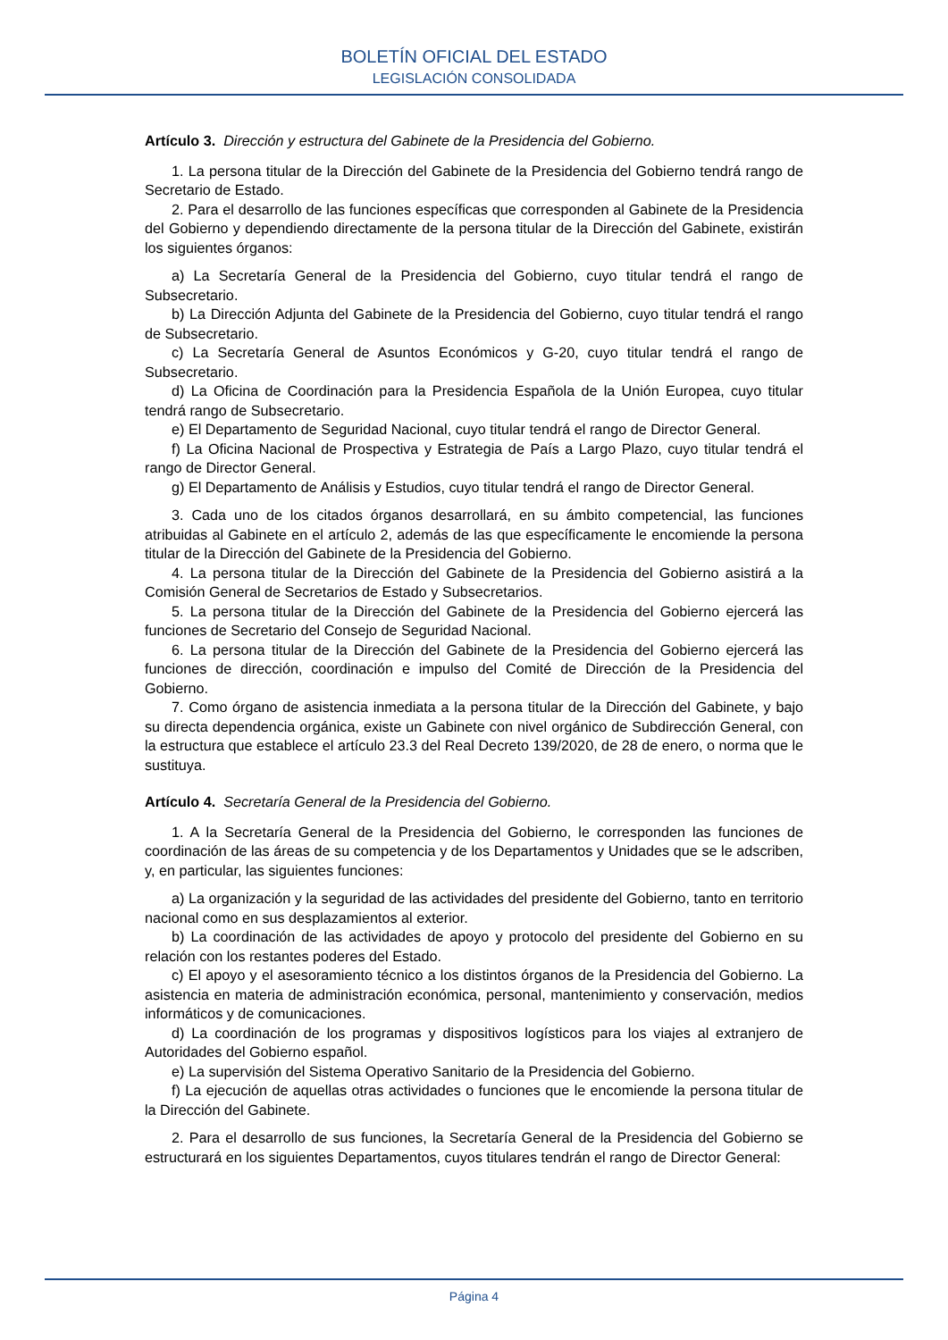BOLETÍN OFICIAL DEL ESTADO
LEGISLACIÓN CONSOLIDADA
Artículo 3. Dirección y estructura del Gabinete de la Presidencia del Gobierno.
1. La persona titular de la Dirección del Gabinete de la Presidencia del Gobierno tendrá rango de Secretario de Estado.
2. Para el desarrollo de las funciones específicas que corresponden al Gabinete de la Presidencia del Gobierno y dependiendo directamente de la persona titular de la Dirección del Gabinete, existirán los siguientes órganos:
a) La Secretaría General de la Presidencia del Gobierno, cuyo titular tendrá el rango de Subsecretario.
b) La Dirección Adjunta del Gabinete de la Presidencia del Gobierno, cuyo titular tendrá el rango de Subsecretario.
c) La Secretaría General de Asuntos Económicos y G-20, cuyo titular tendrá el rango de Subsecretario.
d) La Oficina de Coordinación para la Presidencia Española de la Unión Europea, cuyo titular tendrá rango de Subsecretario.
e) El Departamento de Seguridad Nacional, cuyo titular tendrá el rango de Director General.
f) La Oficina Nacional de Prospectiva y Estrategia de País a Largo Plazo, cuyo titular tendrá el rango de Director General.
g) El Departamento de Análisis y Estudios, cuyo titular tendrá el rango de Director General.
3. Cada uno de los citados órganos desarrollará, en su ámbito competencial, las funciones atribuidas al Gabinete en el artículo 2, además de las que específicamente le encomiende la persona titular de la Dirección del Gabinete de la Presidencia del Gobierno.
4. La persona titular de la Dirección del Gabinete de la Presidencia del Gobierno asistirá a la Comisión General de Secretarios de Estado y Subsecretarios.
5. La persona titular de la Dirección del Gabinete de la Presidencia del Gobierno ejercerá las funciones de Secretario del Consejo de Seguridad Nacional.
6. La persona titular de la Dirección del Gabinete de la Presidencia del Gobierno ejercerá las funciones de dirección, coordinación e impulso del Comité de Dirección de la Presidencia del Gobierno.
7. Como órgano de asistencia inmediata a la persona titular de la Dirección del Gabinete, y bajo su directa dependencia orgánica, existe un Gabinete con nivel orgánico de Subdirección General, con la estructura que establece el artículo 23.3 del Real Decreto 139/2020, de 28 de enero, o norma que le sustituya.
Artículo 4. Secretaría General de la Presidencia del Gobierno.
1. A la Secretaría General de la Presidencia del Gobierno, le corresponden las funciones de coordinación de las áreas de su competencia y de los Departamentos y Unidades que se le adscriben, y, en particular, las siguientes funciones:
a) La organización y la seguridad de las actividades del presidente del Gobierno, tanto en territorio nacional como en sus desplazamientos al exterior.
b) La coordinación de las actividades de apoyo y protocolo del presidente del Gobierno en su relación con los restantes poderes del Estado.
c) El apoyo y el asesoramiento técnico a los distintos órganos de la Presidencia del Gobierno. La asistencia en materia de administración económica, personal, mantenimiento y conservación, medios informáticos y de comunicaciones.
d) La coordinación de los programas y dispositivos logísticos para los viajes al extranjero de Autoridades del Gobierno español.
e) La supervisión del Sistema Operativo Sanitario de la Presidencia del Gobierno.
f) La ejecución de aquellas otras actividades o funciones que le encomiende la persona titular de la Dirección del Gabinete.
2. Para el desarrollo de sus funciones, la Secretaría General de la Presidencia del Gobierno se estructurará en los siguientes Departamentos, cuyos titulares tendrán el rango de Director General:
Página 4